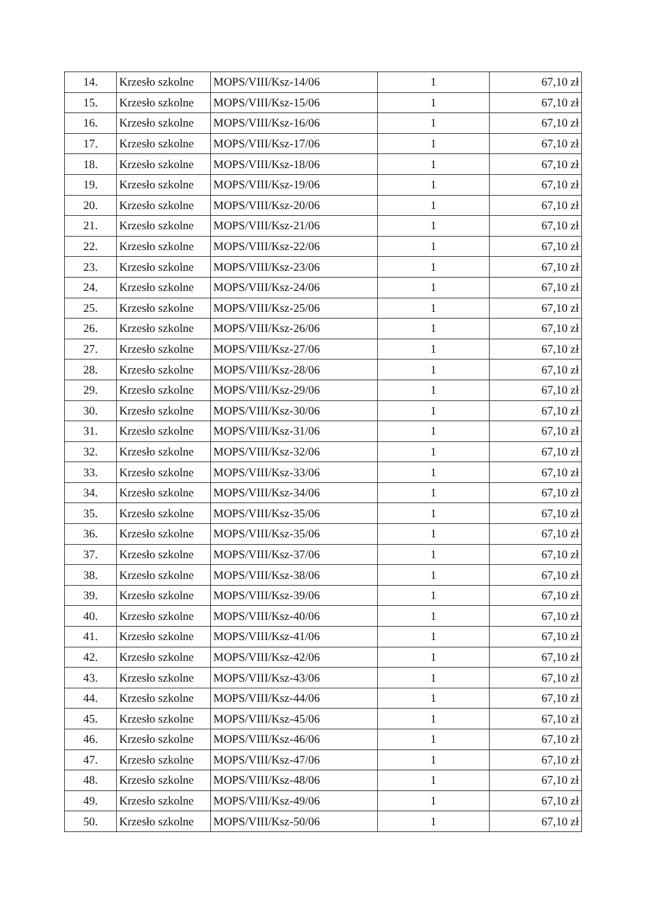| 14. | Krzesło szkolne | MOPS/VIII/Ksz-14/06 | 1 | 67,10 zł |
| 15. | Krzesło szkolne | MOPS/VIII/Ksz-15/06 | 1 | 67,10 zł |
| 16. | Krzesło szkolne | MOPS/VIII/Ksz-16/06 | 1 | 67,10 zł |
| 17. | Krzesło szkolne | MOPS/VIII/Ksz-17/06 | 1 | 67,10 zł |
| 18. | Krzesło szkolne | MOPS/VIII/Ksz-18/06 | 1 | 67,10 zł |
| 19. | Krzesło szkolne | MOPS/VIII/Ksz-19/06 | 1 | 67,10 zł |
| 20. | Krzesło szkolne | MOPS/VIII/Ksz-20/06 | 1 | 67,10 zł |
| 21. | Krzesło szkolne | MOPS/VIII/Ksz-21/06 | 1 | 67,10 zł |
| 22. | Krzesło szkolne | MOPS/VIII/Ksz-22/06 | 1 | 67,10 zł |
| 23. | Krzesło szkolne | MOPS/VIII/Ksz-23/06 | 1 | 67,10 zł |
| 24. | Krzesło szkolne | MOPS/VIII/Ksz-24/06 | 1 | 67,10 zł |
| 25. | Krzesło szkolne | MOPS/VIII/Ksz-25/06 | 1 | 67,10 zł |
| 26. | Krzesło szkolne | MOPS/VIII/Ksz-26/06 | 1 | 67,10 zł |
| 27. | Krzesło szkolne | MOPS/VIII/Ksz-27/06 | 1 | 67,10 zł |
| 28. | Krzesło szkolne | MOPS/VIII/Ksz-28/06 | 1 | 67,10 zł |
| 29. | Krzesło szkolne | MOPS/VIII/Ksz-29/06 | 1 | 67,10 zł |
| 30. | Krzesło szkolne | MOPS/VIII/Ksz-30/06 | 1 | 67,10 zł |
| 31. | Krzesło szkolne | MOPS/VIII/Ksz-31/06 | 1 | 67,10 zł |
| 32. | Krzesło szkolne | MOPS/VIII/Ksz-32/06 | 1 | 67,10 zł |
| 33. | Krzesło szkolne | MOPS/VIII/Ksz-33/06 | 1 | 67,10 zł |
| 34. | Krzesło szkolne | MOPS/VIII/Ksz-34/06 | 1 | 67,10 zł |
| 35. | Krzesło szkolne | MOPS/VIII/Ksz-35/06 | 1 | 67,10 zł |
| 36. | Krzesło szkolne | MOPS/VIII/Ksz-35/06 | 1 | 67,10 zł |
| 37. | Krzesło szkolne | MOPS/VIII/Ksz-37/06 | 1 | 67,10 zł |
| 38. | Krzesło szkolne | MOPS/VIII/Ksz-38/06 | 1 | 67,10 zł |
| 39. | Krzesło szkolne | MOPS/VIII/Ksz-39/06 | 1 | 67,10 zł |
| 40. | Krzesło szkolne | MOPS/VIII/Ksz-40/06 | 1 | 67,10 zł |
| 41. | Krzesło szkolne | MOPS/VIII/Ksz-41/06 | 1 | 67,10 zł |
| 42. | Krzesło szkolne | MOPS/VIII/Ksz-42/06 | 1 | 67,10 zł |
| 43. | Krzesło szkolne | MOPS/VIII/Ksz-43/06 | 1 | 67,10 zł |
| 44. | Krzesło szkolne | MOPS/VIII/Ksz-44/06 | 1 | 67,10 zł |
| 45. | Krzesło szkolne | MOPS/VIII/Ksz-45/06 | 1 | 67,10 zł |
| 46. | Krzesło szkolne | MOPS/VIII/Ksz-46/06 | 1 | 67,10 zł |
| 47. | Krzesło szkolne | MOPS/VIII/Ksz-47/06 | 1 | 67,10 zł |
| 48. | Krzesło szkolne | MOPS/VIII/Ksz-48/06 | 1 | 67,10 zł |
| 49. | Krzesło szkolne | MOPS/VIII/Ksz-49/06 | 1 | 67,10 zł |
| 50. | Krzesło szkolne | MOPS/VIII/Ksz-50/06 | 1 | 67,10 zł |